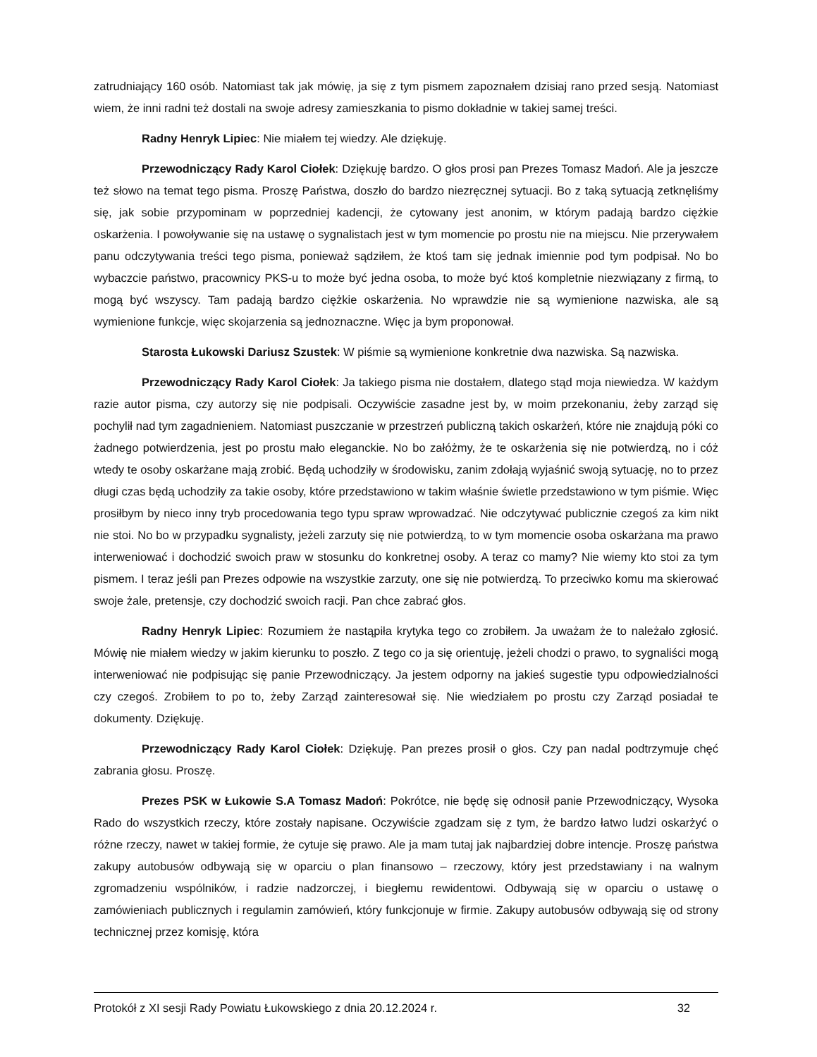zatrudniający 160 osób. Natomiast tak jak mówię, ja się z tym pismem zapoznałem dzisiaj rano przed sesją. Natomiast wiem, że inni radni też dostali na swoje adresy zamieszkania to pismo dokładnie w takiej samej treści.
Radny Henryk Lipiec: Nie miałem tej wiedzy. Ale dziękuję.
Przewodniczący Rady Karol Ciołek: Dziękuję bardzo. O głos prosi pan Prezes Tomasz Madoń. Ale ja jeszcze też słowo na temat tego pisma. Proszę Państwa, doszło do bardzo niezręcznej sytuacji. Bo z taką sytuacją zetknęliśmy się, jak sobie przypominam w poprzedniej kadencji, że cytowany jest anonim, w którym padają bardzo ciężkie oskarżenia. I powoływanie się na ustawę o sygnalistach jest w tym momencie po prostu nie na miejscu. Nie przerywałem panu odczytywania treści tego pisma, ponieważ sądziłem, że ktoś tam się jednak imiennie pod tym podpisał. No bo wybaczcie państwo, pracownicy PKS-u to może być jedna osoba, to może być ktoś kompletnie niezwiązany z firmą, to mogą być wszyscy. Tam padają bardzo ciężkie oskarżenia. No wprawdzie nie są wymienione nazwiska, ale są wymienione funkcje, więc skojarzenia są jednoznaczne. Więc ja bym proponował.
Starosta Łukowski Dariusz Szustek: W piśmie są wymienione konkretnie dwa nazwiska. Są nazwiska.
Przewodniczący Rady Karol Ciołek: Ja takiego pisma nie dostałem, dlatego stąd moja niewiedza. W każdym razie autor pisma, czy autorzy się nie podpisali. Oczywiście zasadne jest by, w moim przekonaniu, żeby zarząd się pochylił nad tym zagadnieniem. Natomiast puszczanie w przestrzeń publiczną takich oskarżeń, które nie znajdują póki co żadnego potwierdzenia, jest po prostu mało eleganckie. No bo załóżmy, że te oskarżenia się nie potwierdzą, no i cóż wtedy te osoby oskarżane mają zrobić. Będą uchodziły w środowisku, zanim zdołają wyjaśnić swoją sytuację, no to przez długi czas będą uchodziły za takie osoby, które przedstawiono w takim właśnie świetle przedstawiono w tym piśmie. Więc prosiłbym by nieco inny tryb procedowania tego typu spraw wprowadzać. Nie odczytywać publicznie czegoś za kim nikt nie stoi. No bo w przypadku sygnalisty, jeżeli zarzuty się nie potwierdzą, to w tym momencie osoba oskarżana ma prawo interweniować i dochodzić swoich praw w stosunku do konkretnej osoby. A teraz co mamy? Nie wiemy kto stoi za tym pismem. I teraz jeśli pan Prezes odpowie na wszystkie zarzuty, one się nie potwierdzą. To przeciwko komu ma skierować swoje żale, pretensje, czy dochodzić swoich racji. Pan chce zabrać głos.
Radny Henryk Lipiec: Rozumiem że nastąpiła krytyka tego co zrobiłem. Ja uważam że to należało zgłosić. Mówię nie miałem wiedzy w jakim kierunku to poszło. Z tego co ja się orientuję, jeżeli chodzi o prawo, to sygnaliści mogą interweniować nie podpisując się panie Przewodniczący. Ja jestem odporny na jakieś sugestie typu odpowiedzialności czy czegoś. Zrobiłem to po to, żeby Zarząd zainteresował się. Nie wiedziałem po prostu czy Zarząd posiadał te dokumenty. Dziękuję.
Przewodniczący Rady Karol Ciołek: Dziękuję. Pan prezes prosił o głos. Czy pan nadal podtrzymuje chęć zabrania głosu. Proszę.
Prezes PSK w Łukowie S.A Tomasz Madoń: Pokrótce, nie będę się odnosił panie Przewodniczący, Wysoka Rado do wszystkich rzeczy, które zostały napisane. Oczywiście zgadzam się z tym, że bardzo łatwo ludzi oskarżyć o różne rzeczy, nawet w takiej formie, że cytuje się prawo. Ale ja mam tutaj jak najbardziej dobre intencje. Proszę państwa zakupy autobusów odbywają się w oparciu o plan finansowo – rzeczowy, który jest przedstawiany i na walnym zgromadzeniu wspólników, i radzie nadzorczej, i biegłemu rewidentowi. Odbywają się w oparciu o ustawę o zamówieniach publicznych i regulamin zamówień, który funkcjonuje w firmie. Zakupy autobusów odbywają się od strony technicznej przez komisję, która
Protokół z XI sesji Rady Powiatu Łukowskiego z dnia 20.12.2024 r. 32